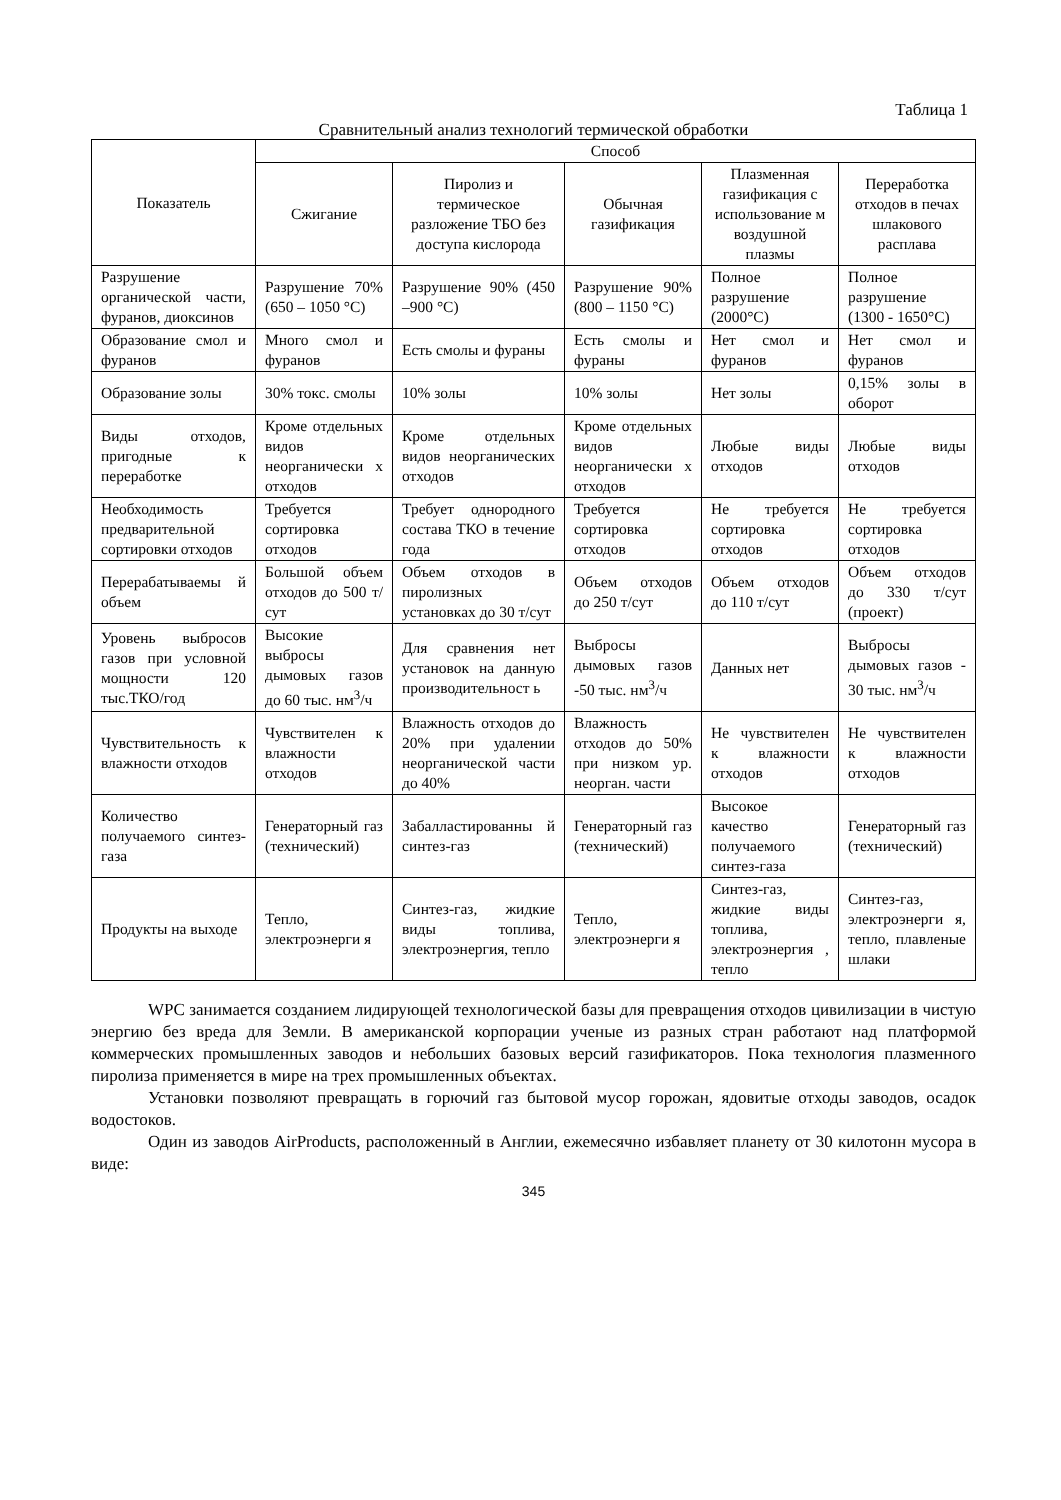Таблица 1
Сравнительный анализ технологий термической обработки
| Показатель | Способ | | | | |
| --- | --- | --- | --- | --- | --- |
| | Сжигание | Пиролиз и термическое разложение ТБО без доступа кислорода | Обычная газификация | Плазменная газификация с использование м воздушной плазмы | Переработка отходов в печах шлакового расплава |
| Разрушение органической части, фуранов, диоксинов | Разрушение 70% (650 – 1050 °C) | Разрушение 90% (450 –900 °C) | Разрушение 90% (800 – 1150 °C) | Полное разрушение (2000°C) | Полное разрушение (1300 - 1650°C) |
| Образование смол и фуранов | Много смол и фуранов | Есть смолы и фураны | Есть смолы и фураны | Нет смол и фуранов | Нет смол и фуранов |
| Образование золы | 30% токс. смолы | 10% золы | 10% золы | Нет золы | 0,15% золы в оборот |
| Виды отходов, пригодные к переработке | Кроме отдельных видов неорганически х отходов | Кроме отдельных видов неорганических отходов | Кроме отдельных видов неорганически х отходов | Любые виды отходов | Любые виды отходов |
| Необходимость предварительной сортировки отходов | Требуется сортировка отходов | Требует однородного состава ТКО в течение года | Требуется сортировка отходов | Не требуется сортировка отходов | Не требуется сортировка отходов |
| Перерабатываемы й объем | Большой объем отходов до 500 т/сут | Объем отходов в пиролизных установках до 30 т/сут | Объем отходов до 250 т/сут | Объем отходов до 110 т/сут | Объем отходов до 330 т/сут (проект) |
| Уровень выбросов газов при условной мощности 120 тыс.ТКО/год | Высокие выбросы дымовых газов до 60 тыс. нм<sup>3</sup>/ч | Для сравнения нет установок на данную производительност ь | Выбросы дымовых газов -50 тыс. нм<sup>3</sup>/ч | Данных нет | Выбросы дымовых газов - 30 тыс. нм<sup>3</sup>/ч |
| Чувствительность к влажности отходов | Чувствителен к влажности отходов | Влажность отходов до 20% при удалении неорганической части до 40% | Влажность отходов до 50% при низком ур. неорган. части | Не чувствителен к влажности отходов | Не чувствителен к влажности отходов |
| Количество получаемого синтез-газа | Генераторный газ (технический) | Забалластированны й синтез-газ | Генераторный газ (технический) | Высокое качество получаемого синтез-газа | Генераторный газ (технический) |
| Продукты на выходе | Тепло, электроэнерги я | Синтез-газ, жидкие виды топлива, электроэнергия, тепло | Тепло, электроэнерги я | Синтез-газ, жидкие виды топлива, электроэнергия , тепло | Синтез-газ, электроэнерги я, тепло, плавленые шлаки |
WPC занимается созданием лидирующей технологической базы для превращения отходов цивилизации в чистую энергию без вреда для Земли. В американской корпорации ученые из разных стран работают над платформой коммерческих промышленных заводов и небольших базовых версий газификаторов. Пока технология плазменного пиролиза применяется в мире на трех промышленных объектах.
Установки позволяют превращать в горючий газ бытовой мусор горожан, ядовитые отходы заводов, осадок водостоков.
Один из заводов AirProducts, расположенный в Англии, ежемесячно избавляет планету от 30 килотонн мусора в виде:
345